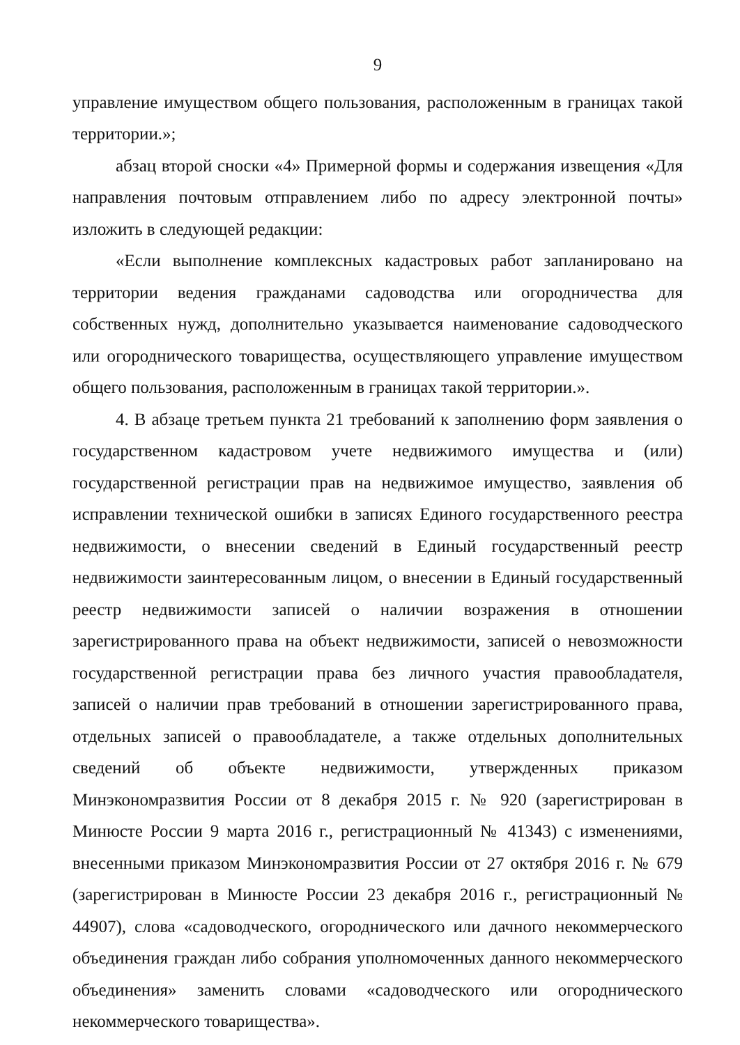9
управление имуществом общего пользования, расположенным в границах такой территории.»;
абзац второй сноски «4» Примерной формы и содержания извещения «Для направления почтовым отправлением либо по адресу электронной почты» изложить в следующей редакции:
«Если выполнение комплексных кадастровых работ запланировано на территории ведения гражданами садоводства или огородничества для собственных нужд, дополнительно указывается наименование садоводческого или огороднического товарищества, осуществляющего управление имуществом общего пользования, расположенным в границах такой территории.».
4. В абзаце третьем пункта 21 требований к заполнению форм заявления о государственном кадастровом учете недвижимого имущества и (или) государственной регистрации прав на недвижимое имущество, заявления об исправлении технической ошибки в записях Единого государственного реестра недвижимости, о внесении сведений в Единый государственный реестр недвижимости заинтересованным лицом, о внесении в Единый государственный реестр недвижимости записей о наличии возражения в отношении зарегистрированного права на объект недвижимости, записей о невозможности государственной регистрации права без личного участия правообладателя, записей о наличии прав требований в отношении зарегистрированного права, отдельных записей о правообладателе, а также отдельных дополнительных сведений об объекте недвижимости, утвержденных приказом Минэкономразвития России от 8 декабря 2015 г. № 920 (зарегистрирован в Минюсте России 9 марта 2016 г., регистрационный № 41343) с изменениями, внесенными приказом Минэкономразвития России от 27 октября 2016 г. № 679 (зарегистрирован в Минюсте России 23 декабря 2016 г., регистрационный № 44907), слова «садоводческого, огороднического или дачного некоммерческого объединения граждан либо собрания уполномоченных данного некоммерческого объединения» заменить словами «садоводческого или огороднического некоммерческого товарищества».